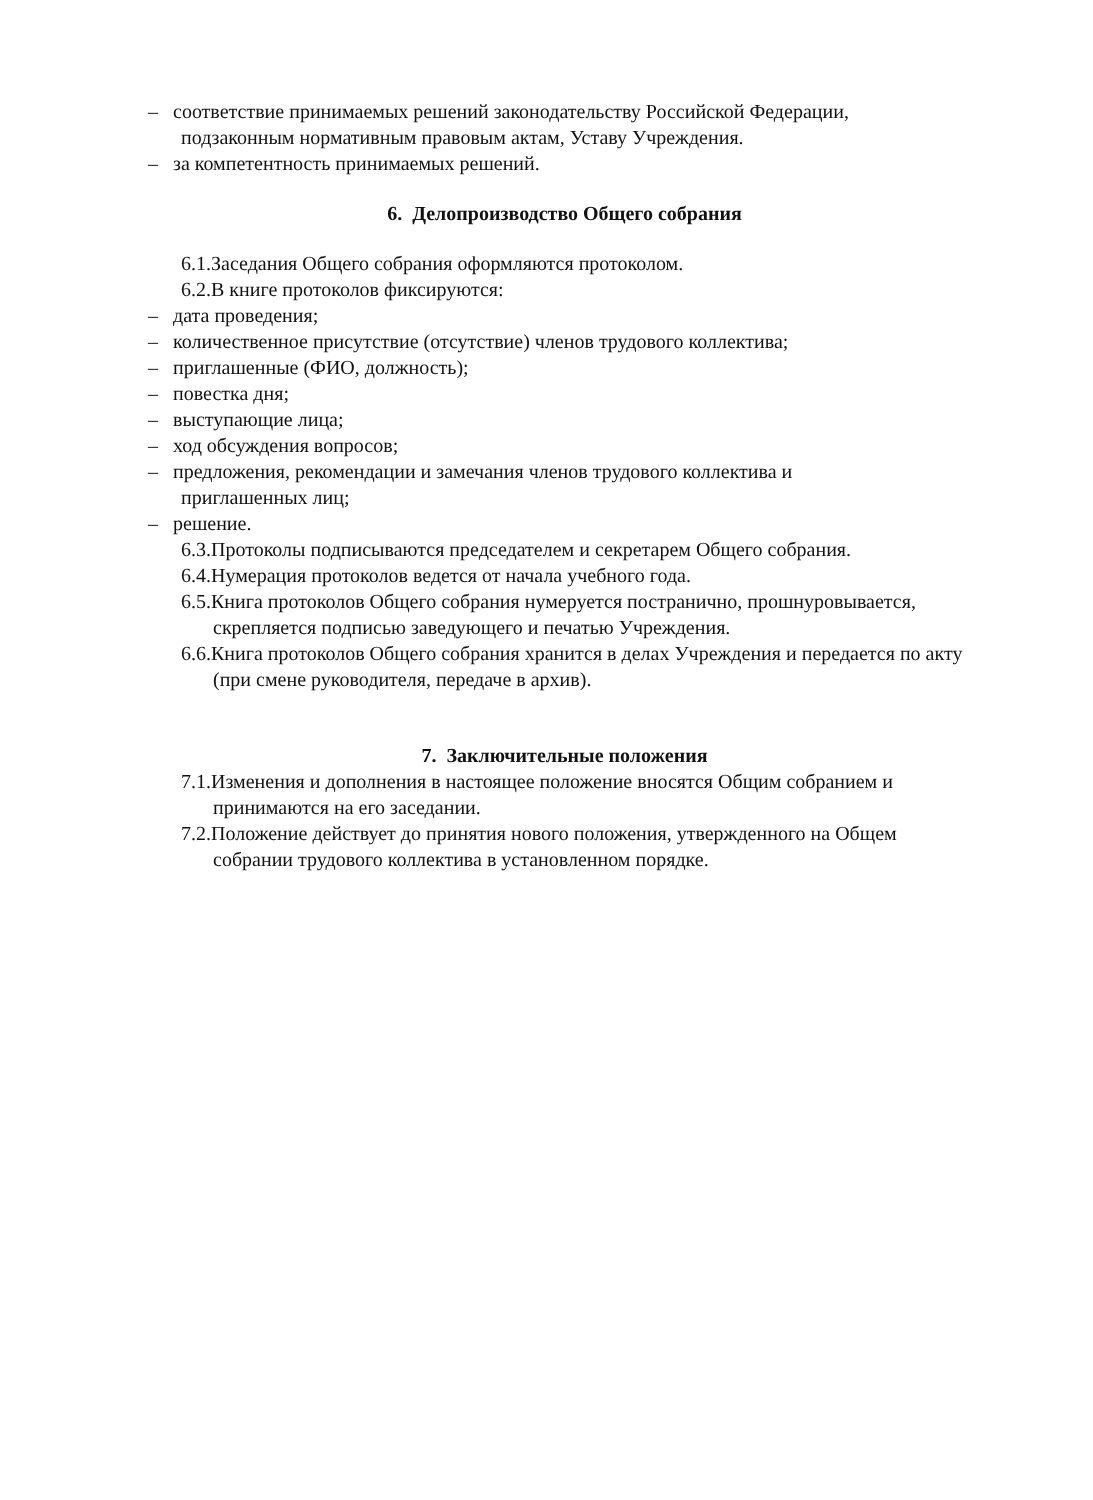– соответствие принимаемых решений законодательству Российской Федерации,
подзаконным нормативным правовым актам, Уставу Учреждения.
– за компетентность принимаемых решений.
6. Делопроизводство Общего собрания
6.1.Заседания Общего собрания оформляются протоколом.
6.2.В книге протоколов фиксируются:
– дата проведения;
– количественное присутствие (отсутствие) членов трудового коллектива;
– приглашенные (ФИО, должность);
– повестка дня;
– выступающие лица;
– ход обсуждения вопросов;
– предложения, рекомендации и замечания членов трудового коллектива и
приглашенных лиц;
– решение.
6.3.Протоколы подписываются председателем и секретарем Общего собрания.
6.4.Нумерация протоколов ведется от начала учебного года.
6.5.Книга протоколов Общего собрания нумеруется постранично, прошнуровывается, скрепляется подписью заведующего и печатью Учреждения.
6.6.Книга протоколов Общего собрания хранится в делах Учреждения и передается по акту (при смене руководителя, передаче в архив).
7. Заключительные положения
7.1.Изменения и дополнения в настоящее положение вносятся Общим собранием и принимаются на его заседании.
7.2.Положение действует до принятия нового положения, утвержденного на Общем собрании трудового коллектива в установленном порядке.